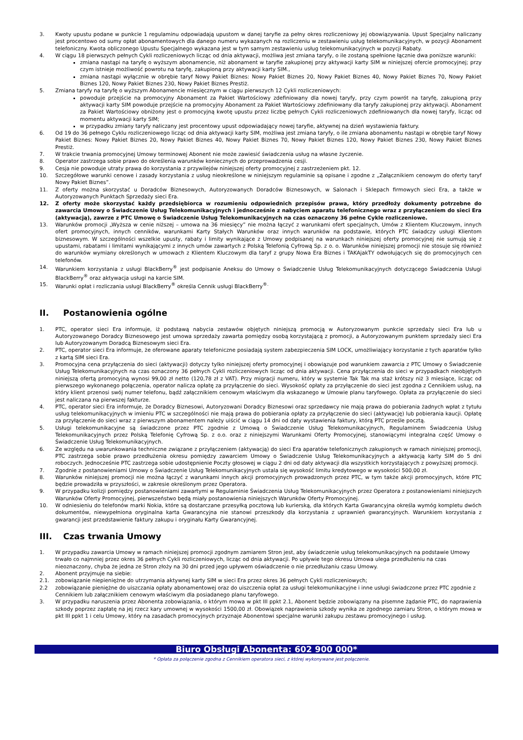3. Kwoty upustu podane w punkcie 1 regulaminu odpowiadają upustom w danej taryfie za pełny okres rozliczeniowy jej obowiązywania. Upust Specjalny naliczany jest procentowo od sumy opłat abonamentowych dla danego numeru wykazanych na rozliczeniu w zestawieniu usług telekomunikacyjnych, w pozycji Abonament telefoniczny. Kwota obliczonego Upustu Specjalnego wykazana jest w tym samym zestawieniu usług telekomunikacyjnych w pozycji Rabaty.
4. W ciągu 18 pierwszych pełnych Cykli rozliczeniowych licząc od dnia aktywacji, możliwa jest zmiana taryfy, o ile zostaną spełnione łącznie dwa poniższe warunki:
zmiana nastąpi na taryfę o wyższym abonamencie, niż abonament w taryfie zakupionej przy aktywacji karty SIM w niniejszej ofercie promocyjnej; przy czym istnieje możliwość powrotu na taryfę, zakupioną przy aktywacji karty SIM.,
zmiana nastąpi wyłącznie w obrębie taryf Nowy Pakiet Biznes: Nowy Pakiet Biznes 20, Nowy Pakiet Biznes 40, Nowy Pakiet Biznes 70, Nowy Pakiet Biznes 120, Nowy Pakiet Biznes 230, Nowy Pakiet Biznes Prestiż.
5. Zmiana taryfy na taryfę o wyższym Abonamencie miesięcznym w ciągu pierwszych 12 Cykli rozliczeniowych:
powoduje przejście na promocyjny Abonament za Pakiet Wartościowy zdefiniowany dla nowej taryfy, przy czym powrót na taryfę, zakupioną przy aktywacji karty SIM powoduje przejście na promocyjny Abonament za Pakiet Wartościowy zdefiniowany dla taryfy zakupionej przy aktywacji. Abonament za Pakiet Wartościowy obniżony jest o promocyjną kwotę upustu przez liczbę pełnych Cykli rozliczeniowych zdefiniowanych dla nowej taryfy, licząc od momentu aktywacji karty SIM;
w przypadku zmiany taryfy naliczany jest procentowy upust odpowiadający nowej taryfie, aktywnej na dzień wystawienia faktury.
6. Od 19 do 36 pełnego Cyklu rozliczeniowego licząc od dnia aktywacji karty SIM, możliwa jest zmiana taryfy, o ile zmiana abonamentu nastąpi w obrębie taryf Nowy Pakiet Biznes: Nowy Pakiet Biznes 20, Nowy Pakiet Biznes 40, Nowy Pakiet Biznes 70, Nowy Pakiet Biznes 120, Nowy Pakiet Biznes 230, Nowy Pakiet Biznes Prestiż.
7. W trakcie trwania promocyjnej Umowy terminowej Abonent nie może zawiesić świadczenia usług na własne życzenie.
8. Operator zastrzega sobie prawo do określenia warunków koniecznych do przeprowadzenia cesji.
9. Cesja nie powoduje utraty prawa do korzystania z przywilejów niniejszej oferty promocyjnej z zastrzeżeniem pkt. 12.
10. Szczegółowe warunki cenowe i zasady korzystania z usług nieokreślone w niniejszym regulaminie są opisane i zgodne z „Załącznikiem cenowym do oferty taryf Nowy Pakiet Biznes”.
11. Z oferty można skorzystać u Doradców Biznesowych, Autoryzowanych Doradców Biznesowych, w Salonach i Sklepach firmowych sieci Era, a także w Autoryzowanych Punktach Sprzedaży sieci Era.
12. Z oferty może skorzystać każdy przedsiębiorca w rozumieniu odpowiednich przepisów prawa, który przedłoży dokumenty potrzebne do zawarcia Umowy o Świadczenie Usług Telekomunikacyjnych i jednocześnie z nabyciem aparatu telefonicznego wraz z przyłączeniem do sieci Era (aktywacją), zawrze z PTC Umowę o Świadczenie Usług Telekomunikacyjnych na czas oznaczony 36 pełne Cykle rozliczeniowe.
13. Warunków promocji „Wyższa w cenie niższej – umowa na 36 miesięcy” nie można łączyć z warunkami ofert specjalnych, Umów z Klientem Kluczowym, innych ofert promocyjnych, innych cenników, warunkami Karty Stałych Warunków oraz innych warunków na podstawie, których PTC świadczy usługi Klientom biznesowym. W szczególności wszelkie upusty, rabaty i limity wynikające z Umowy podpisanej na warunkach niniejszej oferty promocyjnej nie sumują się z upustami, rabatami i limitami wynikającymi z innych umów zawartych z Polską Telefonią Cyfrową Sp. z o. o. Warunków niniejszej promocji nie stosuje się również do warunków wymiany określonych w umowach z Klientem Kluczowym dla taryf z grupy Nowa Era Biznes i TAKAjakTY odwołujących się do promocyjnych cen telefonów.
14. Warunkiem korzystania z usługi BlackBerry<sup>®</sup> jest podpisanie Aneksu do Umowy o Świadczenie Usług Telekomunikacyjnych dotyczącego Świadczenia Usługi BlackBerry<sup>®</sup> oraz aktywacja usługi na karcie SIM.
15. Warunki opłat i rozliczania usługi BlackBerry<sup>®</sup> określa Cennik usługi BlackBerry<sup>®.</sup>
II. Postanowienia ogólne
1. PTC, operator sieci Era informuje, iż podstawą nabycia zestawów objętych niniejszą promocją w Autoryzowanym punkcie sprzedaży sieci Era lub u Autoryzowanego Doradcy Biznesowego jest umowa sprzedaży zawarta pomiędzy osobą korzystającą z promocji, a Autoryzowanym punktem sprzedaży sieci Era lub Autoryzowanym Doradcą Biznesowym sieci Era.
2. PTC, operator sieci Era informuje, że oferowane aparaty telefoniczne posiadają system zabezpieczenia SIM LOCK, umożliwiający korzystanie z tych aparatów tylko z kartą SIM sieci Era.
3. Promocyjna cena przyłączenia do sieci (aktywacji) dotyczy tylko niniejszej oferty promocyjnej i obowiązuje pod warunkiem zawarcia z PTC Umowy o Świadczenie Usług Telekomunikacyjnych na czas oznaczony 36 pełnych Cykli rozliczeniowych licząc od dnia aktywacji. Cena przyłączenia do sieci w przypadkach nieobjętych niniejszą ofertą promocyjną wynosi 99,00 zł netto (120,78 zł z VAT). Przy migracji numeru, który w systemie Tak Tak ma staż krótszy niż 3 miesiące, licząc od pierwszego wykonanego połączenia, operator nalicza opłatę za przyłączenie do sieci. Wysokość opłaty za przyłączenie do sieci jest zgodna z Cennikiem usług, na który klient przenosi swój numer telefonu, bądź załącznikiem cenowym właściwym dla wskazanego w Umowie planu taryfowego. Opłata za przyłączenie do sieci jest naliczana na pierwszej fakturze.
4. PTC, operator sieci Era informuje, że Doradcy Biznesowi, Autoryzowani Doradcy Biznesowi oraz sprzedawcy nie mają prawa do pobierania żadnych wpłat z tytułu usług telekomunikacyjnych w imieniu PTC w szczególności nie mają prawa do pobierania opłaty za przyłączenie do sieci (aktywację) lub pobierania kaucji. Opłatę za przyłączenie do sieci wraz z pierwszym abonamentem należy uiścić w ciągu 14 dni od daty wystawienia faktury, którą PTC prześle pocztą.
5. Usługi telekomunikacyjne są świadczone przez PTC zgodnie z Umową o Świadczenie Usług Telekomunikacyjnych, Regulaminem Świadczenia Usług Telekomunikacyjnych przez Polską Telefonię Cyfrową Sp. z o.o. oraz z niniejszymi Warunkami Oferty Promocyjnej, stanowiącymi integralna część Umowy o Świadczenie Usług Telekomunikacyjnych.
6. Ze względu na uwarunkowania techniczne związane z przyłączeniem (aktywacją) do sieci Era aparatów telefonicznych zakupionych w ramach niniejszej promocji, PTC zastrzega sobie prawo przedłużenia okresu pomiędzy zawarciem Umowy o Świadczenie Usług Telekomunikacyjnych a aktywacją karty SIM do 5 dni roboczych. Jednocześnie PTC zastrzega sobie udostępnienie Poczty głosowej w ciągu 2 dni od daty aktywacji dla wszystkich korzystających z powyższej promocji.
7. Zgodnie z postanowieniami Umowy o Świadczenie Usług Telekomunikacyjnych ustala się wysokość limitu kredytowego w wysokości 500,00 zł.
8. Warunków niniejszej promocji nie można łączyć z warunkami innych akcji promocyjnych prowadzonych przez PTC, w tym także akcji promocyjnych, które PTC będzie prowadziła w przyszłości, w zakresie określonym przez Operatora.
9. W przypadku kolizji pomiędzy postanowieniami zawartymi w Regulaminie Świadczenia Usług Telekomunikacyjnych przez Operatora z postanowieniami niniejszych Warunków Oferty Promocyjnej, pierwszeństwo będą miały postanowienia niniejszych Warunków Oferty Promocyjnej.
10. W odniesieniu do telefonów marki Nokia, które są dostarczane przesyłką pocztową lub kurierską, dla których Karta Gwarancyjna określa wymóg kompletu dwóch dokumentów, niewypełniona oryginalna karta Gwarancyjna nie stanowi przeszkody dla korzystania z uprawnień gwarancyjnych. Warunkiem korzystania z gwarancji jest przedstawienie faktury zakupu i oryginału Karty Gwarancyjnej.
III. Czas trwania Umowy
1. W przypadku zawarcia Umowy w ramach niniejszej promocji zgodnym zamiarem Stron jest, aby świadczenie usług telekomunikacyjnych na podstawie Umowy trwało co najmniej przez okres 36 pełnych Cykli rozliczeniowych, licząc od dnia aktywacji. Po upływie tego okresu Umowa ulega przedłużeniu na czas nieoznaczony, chyba że jedna ze Stron złoży na 30 dni przed jego upływem oświadczenie o nie przedłużaniu czasu Umowy.
2. Abonent przyjmuje na siebie:
2.1. zobowiązanie niepieniężne do utrzymania aktywnej karty SIM w sieci Era przez okres 36 pełnych Cykli rozliczeniowych;
2.2 zobowiązanie pieniężne do uiszczania opłaty abonamentowej oraz do uiszczenia opłat za usługi telekomunikacyjne i inne usługi świadczone przez PTC zgodnie z Cennikiem lub załącznikiem cenowym właściwym dla posiadanego planu taryfowego.
3. W przypadku naruszenia przez Abonenta zobowiązania, o którym mowa w pkt III ppkt 2.1, Abonent będzie zobowiązany na pisemne żądanie PTC, do naprawienia szkody poprzez zapłatę na jej rzecz kary umownej w wysokości 1500,00 zł. Obowiązek naprawienia szkody wynika ze zgodnego zamiaru Stron, o którym mowa w pkt III ppkt 1 i celu Umowy, który na zasadach promocyjnych przyznaje Abonentowi specjalne warunki zakupu zestawu promocyjnego i usług.
Biuro Obsługi Abonenta: 602 900 000*
* Opłata za połączenie zgodna z Cennikiem operatora sieci, z której wykonywane jest połączenie.